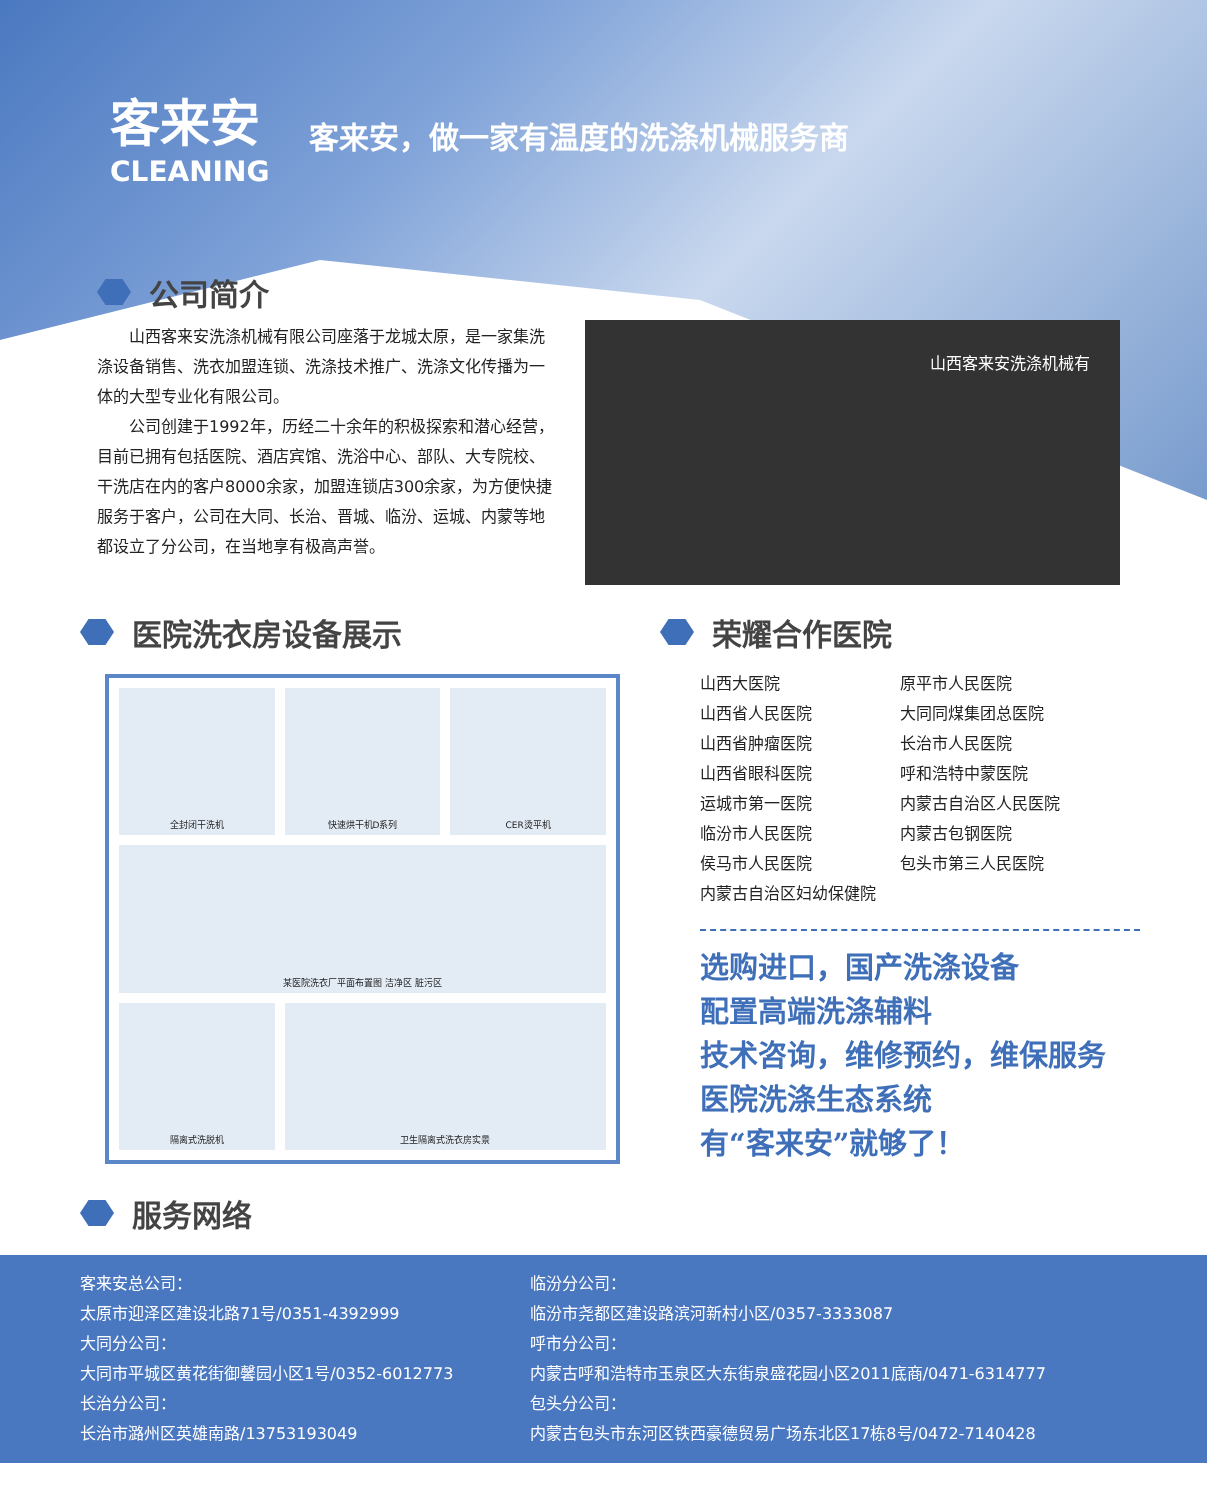客来安
CLEANING
客来安，做一家有温度的洗涤机械服务商
公司简介
山西客来安洗涤机械有限公司座落于龙城太原，是一家集洗涤设备销售、洗衣加盟连锁、洗涤技术推广、洗涤文化传播为一体的大型专业化有限公司。
公司创建于1992年，历经二十余年的积极探索和潜心经营，目前已拥有包括医院、酒店宾馆、洗浴中心、部队、大专院校、干洗店在内的客户8000余家，加盟连锁店300余家，为方便快捷服务于客户，公司在大同、长治、晋城、临汾、运城、内蒙等地都设立了分公司，在当地享有极高声誉。
山西客来安洗涤机械有
医院洗衣房设备展示
全封闭干洗机
快速烘干机D系列
CER烫平机
某医院洗衣厂平面布置图 洁净区 脏污区
隔离式洗脱机
卫生隔离式洗衣房实景
荣耀合作医院
山西大医院 原平市人民医院 山西省人民医院 大同同煤集团总医院 山西省肿瘤医院 长治市人民医院 山西省眼科医院 呼和浩特中蒙医院 运城市第一医院 内蒙古自治区人民医院 临汾市人民医院 内蒙古包钢医院 侯马市人民医院 包头市第三人民医院 内蒙古自治区妇幼保健院
选购进口，国产洗涤设备
配置高端洗涤辅料
技术咨询，维修预约，维保服务
医院洗涤生态系统
有“客来安”就够了！
服务网络
客来安总公司：
太原市迎泽区建设北路71号/0351-4392999
大同分公司：
大同市平城区黄花街御馨园小区1号/0352-6012773
长治分公司：
长治市潞州区英雄南路/13753193049
临汾分公司：
临汾市尧都区建设路滨河新村小区/0357-3333087
呼市分公司：
内蒙古呼和浩特市玉泉区大东街泉盛花园小区2011底商/0471-6314777
包头分公司：
内蒙古包头市东河区铁西豪德贸易广场东北区17栋8号/0472-7140428